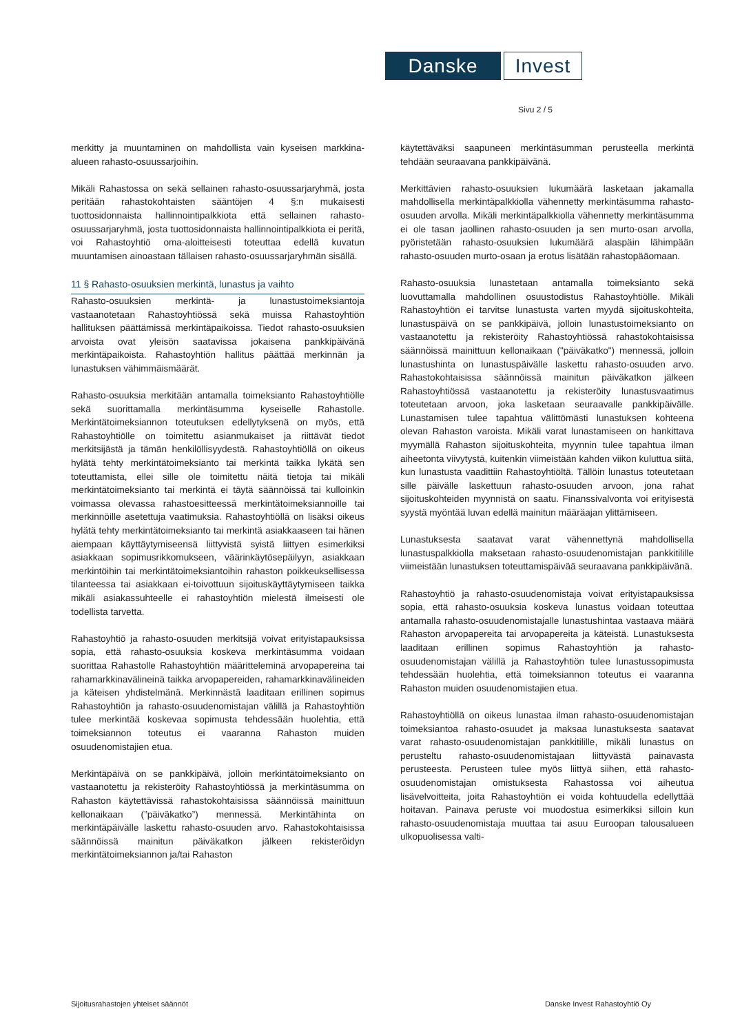Danske
Invest
Sivu 2 / 5
merkitty ja muuntaminen on mahdollista vain kyseisen markkina-alueen rahasto-osuussarjoihin.
Mikäli Rahastossa on sekä sellainen rahasto-osuussarjaryhmä, josta peritään rahastokohtaisten sääntöjen 4 §:n mukaisesti tuottosidonnaista hallinnointipalkkiota että sellainen rahasto-osuussarjaryhmä, josta tuottosidonnaista hallinnointipalkkiota ei peritä, voi Rahastoyhtiö oma-aloitteisesti toteuttaa edellä kuvatun muuntamisen ainoastaan tällaisen rahasto-osuussarjaryhmän sisällä.
11 § Rahasto-osuuksien merkintä, lunastus ja vaihto
Rahasto-osuuksien merkintä- ja lunastustoimeksiantoja vastaanotetaan Rahastoyhtiössä sekä muissa Rahastoyhtiön hallituksen päättämissä merkintäpaikoissa. Tiedot rahasto-osuuksien arvoista ovat yleisön saatavissa jokaisena pankkipäivänä merkintäpaikoista. Rahastoyhtiön hallitus päättää merkinnän ja lunastuksen vähimmäismäärät.
Rahasto-osuuksia merkitään antamalla toimeksianto Rahastoyhtiölle sekä suorittamalla merkintäsumma kyseiselle Rahastolle. Merkintätoimeksiannon toteutuksen edellytyksenä on myös, että Rahastoyhtiölle on toimitettu asianmukaiset ja riittävät tiedot merkitsijästä ja tämän henkilöllisyydestä. Rahastoyhtiöllä on oikeus hylätä tehty merkintätoimeksianto tai merkintä taikka lykätä sen toteuttamista, ellei sille ole toimitettu näitä tietoja tai mikäli merkintätoimeksianto tai merkintä ei täytä säännöissä tai kulloinkin voimassa olevassa rahastoesitteessä merkintätoimeksiannoille tai merkinnöille asetettuja vaatimuksia. Rahastoyhtiöllä on lisäksi oikeus hylätä tehty merkintätoimeksianto tai merkintä asiakkaaseen tai hänen aiempaan käyttäytymiseensä liittyvistä syistä liittyen esimerkiksi asiakkaan sopimusrikkomukseen, väärinkäytösepäilyyn, asiakkaan merkintöihin tai merkintätoimeksiantoihin rahaston poikkeuksellisessa tilanteessa tai asiakkaan ei-toivottuun sijoituskäyttäytymiseen taikka mikäli asiakassuhteelle ei rahastoyhtiön mielestä ilmeisesti ole todellista tarvetta.
Rahastoyhtiö ja rahasto-osuuden merkitsijä voivat erityistapauksissa sopia, että rahasto-osuuksia koskeva merkintäsumma voidaan suorittaa Rahastolle Rahastoyhtiön määritteleminä arvopapereina tai rahamarkkinavälineinä taikka arvopapereiden, rahamarkkinavälineiden ja käteisen yhdistelmänä. Merkinnästä laaditaan erillinen sopimus Rahastoyhtiön ja rahasto-osuudenomistajan välillä ja Rahastoyhtiön tulee merkintää koskevaa sopimusta tehdessään huolehtia, että toimeksiannon toteutus ei vaaranna Rahaston muiden osuudenomistajien etua.
Merkintäpäivä on se pankkipäivä, jolloin merkintätoimeksianto on vastaanotettu ja rekisteröity Rahastoyhtiössä ja merkintäsumma on Rahaston käytettävissä rahastokohtaisissa säännöissä mainittuun kellonaikaan (”päiväkatko”) mennessä. Merkintähinta on merkintäpäivälle laskettu rahasto-osuuden arvo. Rahastokohtaisissa säännöissä mainitun päiväkatkon jälkeen rekisteröidyn merkintätoimeksiannon ja/tai Rahaston
käytettäväksi saapuneen merkintäsumman perusteella merkintä tehdään seuraavana pankkipäivänä.
Merkittävien rahasto-osuuksien lukumäärä lasketaan jakamalla mahdollisella merkintäpalkkiolla vähennetty merkintäsumma rahasto-osuuden arvolla. Mikäli merkintäpalkkiolla vähennetty merkintäsumma ei ole tasan jaollinen rahasto-osuuden ja sen murto-osan arvolla, pyöristetään rahasto-osuuksien lukumäärä alaspäin lähimpään rahasto-osuuden murto-osaan ja erotus lisätään rahastopääomaan.
Rahasto-osuuksia lunastetaan antamalla toimeksianto sekä luovuttamalla mahdollinen osuustodistus Rahastoyhtiölle. Mikäli Rahastoyhtiön ei tarvitse lunastusta varten myydä sijoituskohteita, lunastuspäivä on se pankkipäivä, jolloin lunastustoimeksianto on vastaanotettu ja rekisteröity Rahastoyhtiössä rahastokohtaisissa säännöissä mainittuun kellonaikaan ("päiväkatko") mennessä, jolloin lunastushinta on lunastuspäivälle laskettu rahasto-osuuden arvo. Rahastokohtaisissa säännöissä mainitun päiväkatkon jälkeen Rahastoyhtiössä vastaanotettu ja rekisteröity lunastusvaatimus toteutetaan arvoon, joka lasketaan seuraavalle pankkipäivälle. Lunastamisen tulee tapahtua välittömästi lunastuksen kohteena olevan Rahaston varoista. Mikäli varat lunastamiseen on hankittava myymällä Rahaston sijoituskohteita, myynnin tulee tapahtua ilman aiheetonta viivytystä, kuitenkin viimeistään kahden viikon kuluttua siitä, kun lunastusta vaadittiin Rahastoyhtiöltä. Tällöin lunastus toteutetaan sille päivälle laskettuun rahasto-osuuden arvoon, jona rahat sijoituskohteiden myynnistä on saatu. Finanssivalvonta voi erityisestä syystä myöntää luvan edellä mainitun määräajan ylittämiseen.
Lunastuksesta saatavat varat vähennettynä mahdollisella lunastuspalkkiolla maksetaan rahasto-osuudenomistajan pankkitilille viimeistään lunastuksen toteuttamispäivää seuraavana pankkipäivänä.
Rahastoyhtiö ja rahasto-osuudenomistaja voivat erityistapauksissa sopia, että rahasto-osuuksia koskeva lunastus voidaan toteuttaa antamalla rahasto-osuudenomistajalle lunastushintaa vastaava määrä Rahaston arvopapereita tai arvopapereita ja käteistä. Lunastuksesta laaditaan erillinen sopimus Rahastoyhtiön ja rahasto-osuudenomistajan välillä ja Rahastoyhtiön tulee lunastussopimusta tehdessään huolehtia, että toimeksiannon toteutus ei vaaranna Rahaston muiden osuudenomistajien etua.
Rahastoyhtiöllä on oikeus lunastaa ilman rahasto-osuudenomistajan toimeksiantoa rahasto-osuudet ja maksaa lunastuksesta saatavat varat rahasto-osuudenomistajan pankkitilille, mikäli lunastus on perusteltu rahasto-osuudenomistajaan liittyvästä painavasta perusteesta. Perusteen tulee myös liittyä siihen, että rahasto-osuudenomistajan omistuksesta Rahastossa voi aiheutua lisävelvoitteita, joita Rahastoyhtiön ei voida kohtuudella edellyttää hoitavan. Painava peruste voi muodostua esimerkiksi silloin kun rahasto-osuudenomistaja muuttaa tai asuu Euroopan talousalueen ulkopuolisessa valti-
Sijoitusrahastojen yhteiset säännöt Danske Invest Rahastoyhtiö Oy